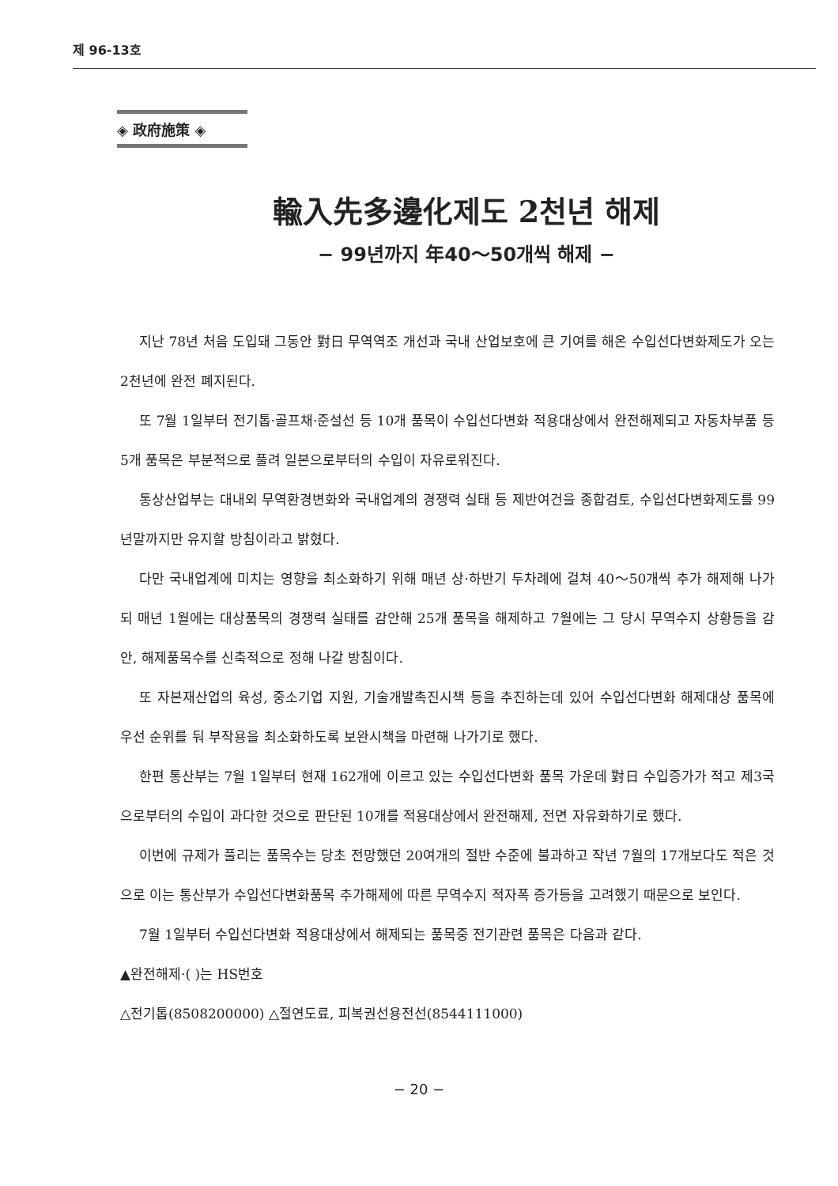제 96-13호
◈ 政府施策 ◈
輸入先多邊化제도 2천년 해제
− 99년까지 年40～50개씩 해제 −
지난 78년 처음 도입돼 그동안 對日 무역역조 개선과 국내 산업보호에 큰 기여를 해온 수입선다변화제도가 오는 2천년에 완전 폐지된다.
또 7월 1일부터 전기톱·골프채·준설선 등 10개 품목이 수입선다변화 적용대상에서 완전해제되고 자동차부품 등 5개 품목은 부분적으로 풀려 일본으로부터의 수입이 자유로워진다.
통상산업부는 대내외 무역환경변화와 국내업계의 경쟁력 실태 등 제반여건을 종합검토, 수입선다변화제도를 99년말까지만 유지할 방침이라고 밝혔다.
다만 국내업계에 미치는 영향을 최소화하기 위해 매년 상·하반기 두차례에 걸쳐 40～50개씩 추가 해제해 나가되 매년 1월에는 대상품목의 경쟁력 실태를 감안해 25개 품목을 해제하고 7월에는 그 당시 무역수지 상황등을 감안, 해제품목수를 신축적으로 정해 나갈 방침이다.
또 자본재산업의 육성, 중소기업 지원, 기술개발촉진시책 등을 추진하는데 있어 수입선다변화 해제대상 품목에 우선 순위를 둬 부작용을 최소화하도록 보완시책을 마련해 나가기로 했다.
한편 통산부는 7월 1일부터 현재 162개에 이르고 있는 수입선다변화 품목 가운데 對日 수입증가가 적고 제3국으로부터의 수입이 과다한 것으로 판단된 10개를 적용대상에서 완전해제, 전면 자유화하기로 했다.
이번에 규제가 풀리는 품목수는 당초 전망했던 20여개의 절반 수준에 불과하고 작년 7월의 17개보다도 적은 것으로 이는 통산부가 수입선다변화품목 추가해제에 따른 무역수지 적자폭 증가등을 고려했기 때문으로 보인다.
7월 1일부터 수입선다변화 적용대상에서 해제되는 품목중 전기관련 품목은 다음과 같다.
▲완전해제·( )는 HS번호
△전기톱(8508200000) △절연도료, 피복권선용전선(8544111000)
− 20 −